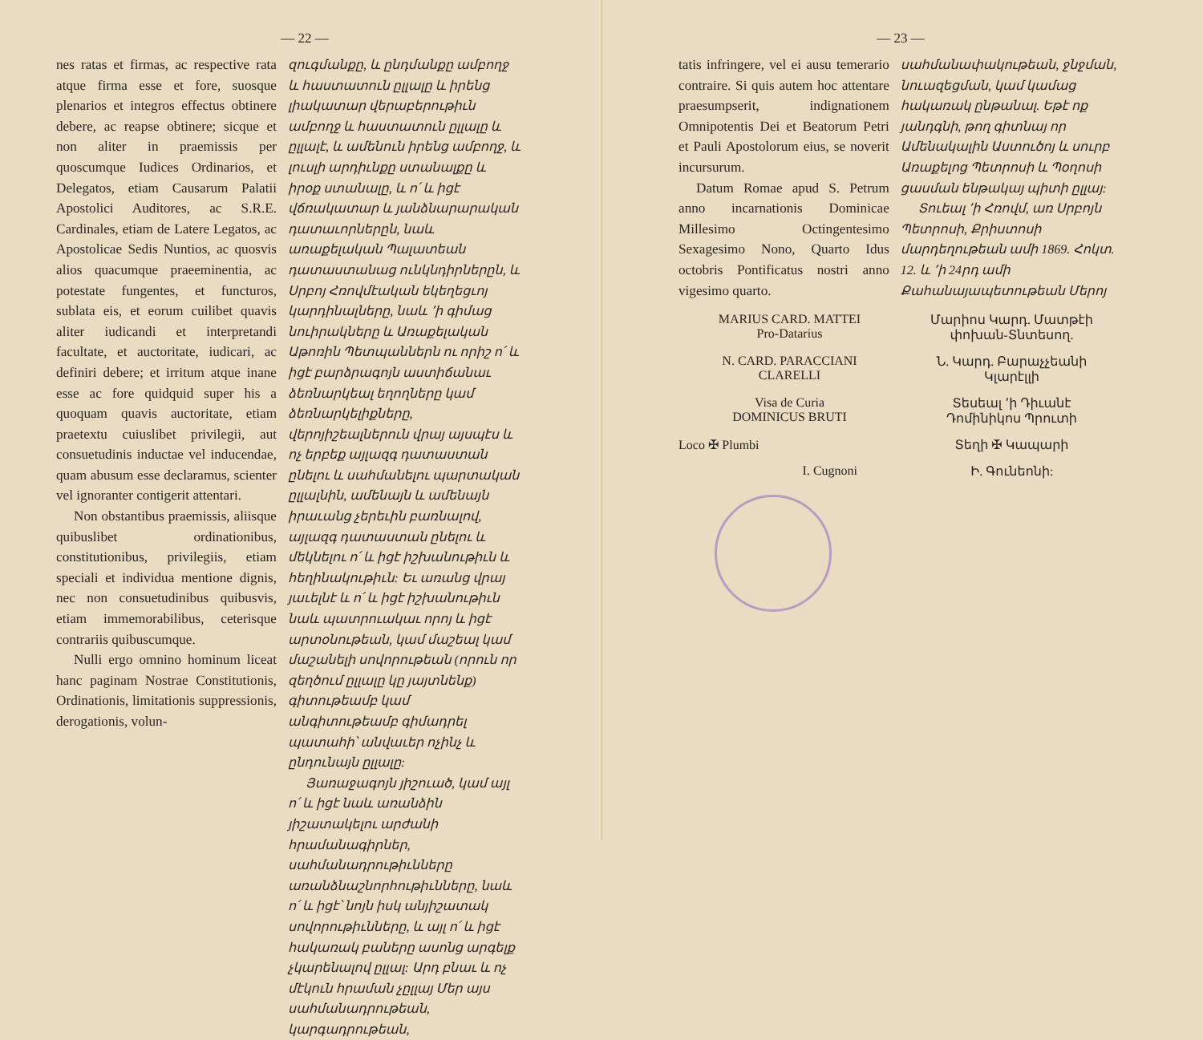— 22 —
nes ratas et firmas, ac respective rata atque firma esse et fore, suosque plenarios et integros effectus obtinere debere, ac reapse obtinere; sicque et non aliter in praemissis per quoscumque Iudices Ordinarios, et Delegatos, etiam Causarum Palatii Apostolici Auditores, ac S.R.E. Cardinales, etiam de Latere Legatos, ac Apostolicae Sedis Nuntios, ac quosvis alios quacumque praeeminentia, ac potestate fungentes, et functuros, sublata eis, et eorum cuilibet quavis aliter iudicandi et interpretandi facultate, et auctoritate, iudicari, ac definiri debere; et irritum atque inane esse ac fore quidquid super his a quoquam quavis auctoritate, etiam praetextu cuiuslibet privilegii, aut consuetudinis inductae vel inducendae, quam abusum esse declaramus, scienter vel ignoranter contigerit attentari.
Non obstantibus praemissis, aliisque quibuslibet ordinationibus, constitutionibus, privilegiis, etiam speciali et individua mentione dignis, nec non consuetudinibus quibusvis, etiam immemorabilibus, ceterisque contrariis quibuscumque.
Nulli ergo omnino hominum liceat hanc paginam Nostrae Constitutionis, Ordinationis, limitationis suppressionis, derogationis, volun-
զուգմանքը, և ընդմանքը ամբողջ և հաստատուն ըլլալը և իրենց լիակատար վերաբերութիւն ամբողջ և հաստատուն ըլլալը և ըլլալէ, և ամենուն իրենց ամբողջ, և լուսլի արդիւնքը ստանալքը և իրօք ստանալը, և ո՛ և իցէ վճռակատար և յանձնարարական դատաւորներըն, նաև առաքելական Պալատեան դատաստանաց ունկնդիրներըն, և Սրբոյ Հռովմէական եկեղեցւոյ կարդինալները, նաև ՚ի գիմաց նուիրակները և Առաքելական Աթոռին Պետպաններն ու որիշ ո՛ և իցէ բարձրագոյն աստիճանաւ ձեռնարկեալ եղողները կամ ձեռնարկելիքները, վերոյիշեալներուն վրայ այսպէս և ոչ երբեք այլազգ դատաստան ընելու և սահմանելու պարտական ըլլալնին, ամենայն և ամենայն իրաւանց չերեւին բառնալով, այլազգ դատաստան ընելու և մեկնելու ո՛ և իցէ իշխանութիւն և հեղինակութիւն: Եւ առանց վրայ յաւելնէ և ո՛ և իցէ իշխանութիւն նաև պատրուակաւ որոյ և իցէ արտօնութեան, կամ մաշեալ կամ մաշանելի սովորութեան (որուն որ զեղծում ըլլալը կը յայտնենք) գիտութեամբ կամ անգիտութեամբ գիմադրել պատահի՝ անվաւեր ոչինչ և ընդունայն ըլլալը:
Յառաջագոյն յիշուած, կամ այլ ո՛ և իցէ նաև առանձին յիշատակելու արժանի հրամանագիրներ, սահմանադրութիւնները առանձնաշնորհութիւնները, նաև ո՛ և իցէ՝ նոյն իսկ անյիշատակ սովորութիւնները, և այլ ո՛ և իցէ հակառակ բաները ասոնց արգելք չկարենալով ըլլալ: Արդ բնաւ և ոչ մէկուն հրաման չըլլայ Մեր այս սահմանադրութեան, կարգադրութեան,
— 23 —
tatis infringere, vel ei ausu temerario contraire. Si quis autem hoc attentare praesumpserit, indignationem Omnipotentis Dei et Beatorum Petri et Pauli Apostolorum eius, se noverit incursurum.
Datum Romae apud S. Petrum anno incarnationis Dominicae Millesimo Octingentesimo Sexagesimo Nono, Quarto Idus octobris Pontificatus nostri anno vigesimo quarto.
սահմանափակութեան, ջնջման, նուազեցման, կամ կամաց հակառակ ընթանալ. Եթէ ոք յանդգնի, թող գիտնայ որ Ամենակալին Աստուծոյ և սուրբ Առաքելոց Պետրոսի և Պօղոսի ցասման ենթակայ պիտի ըլլայ:
Տուեալ ՚ի Հռովմ, առ Սրբոյն Պետրոսի, Քրիստոսի մարդեղութեան ամի 1869. Հոկտ. 12. և ՚ի 24րդ ամի Քահանայապետութեան Մերոյ
MARIUS CARD. MATTEI
Pro-Datarius
Մարիոս Կարդ. Մատթէի
փոխան-Տնտեսող.
N. CARD. PARACCIANI
CLARELLI
Ն. Կարդ. Բարաչչեանի
Կլարէլլի
Visa de Curia
DOMINICUS BRUTI
Տեսեալ ՚ի Դիւանէ
Դոմինիկոս Պրուտի
Loco ✠ Plumbi Տեղի ✠ Կապարի
I. Cugnoni Ի. Գունեոնի: